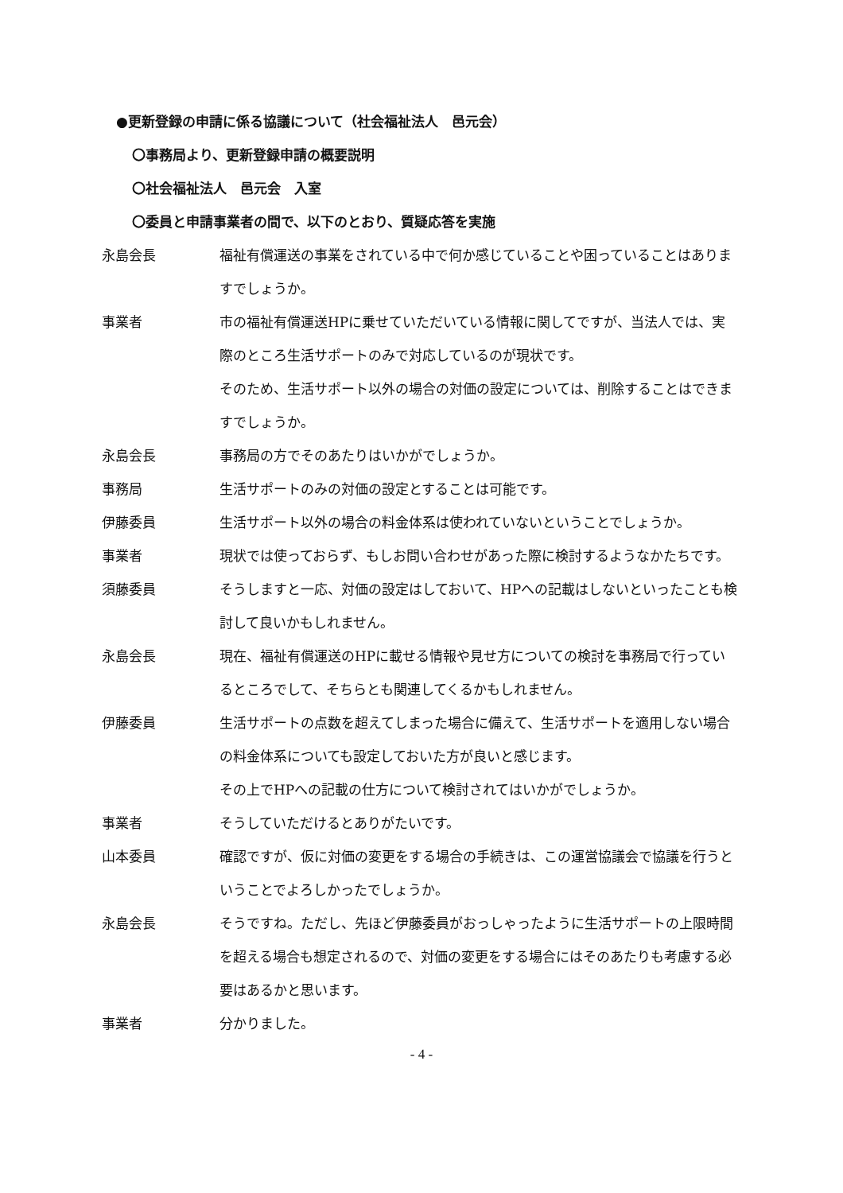●更新登録の申請に係る協議について（社会福祉法人　邑元会）
〇事務局より、更新登録申請の概要説明
〇社会福祉法人　邑元会　入室
〇委員と申請事業者の間で、以下のとおり、質疑応答を実施
永島会長 福祉有償運送の事業をされている中で何か感じていることや困っていることはありますでしょうか。
事業者 市の福祉有償運送HPに乗せていただいている情報に関してですが、当法人では、実際のところ生活サポートのみで対応しているのが現状です。
そのため、生活サポート以外の場合の対価の設定については、削除することはできますでしょうか。
永島会長 事務局の方でそのあたりはいかがでしょうか。
事務局 生活サポートのみの対価の設定とすることは可能です。
伊藤委員 生活サポート以外の場合の料金体系は使われていないということでしょうか。
事業者 現状では使っておらず、もしお問い合わせがあった際に検討するようなかたちです。
須藤委員 そうしますと一応、対価の設定はしておいて、HPへの記載はしないといったことも検討して良いかもしれません。
永島会長 現在、福祉有償運送のHPに載せる情報や見せ方についての検討を事務局で行っているところでして、そちらとも関連してくるかもしれません。
伊藤委員 生活サポートの点数を超えてしまった場合に備えて、生活サポートを適用しない場合の料金体系についても設定しておいた方が良いと感じます。
その上でHPへの記載の仕方について検討されてはいかがでしょうか。
事業者 そうしていただけるとありがたいです。
山本委員 確認ですが、仮に対価の変更をする場合の手続きは、この運営協議会で協議を行うということでよろしかったでしょうか。
永島会長 そうですね。ただし、先ほど伊藤委員がおっしゃったように生活サポートの上限時間を超える場合も想定されるので、対価の変更をする場合にはそのあたりも考慮する必要はあるかと思います。
事業者 分かりました。
- 4 -